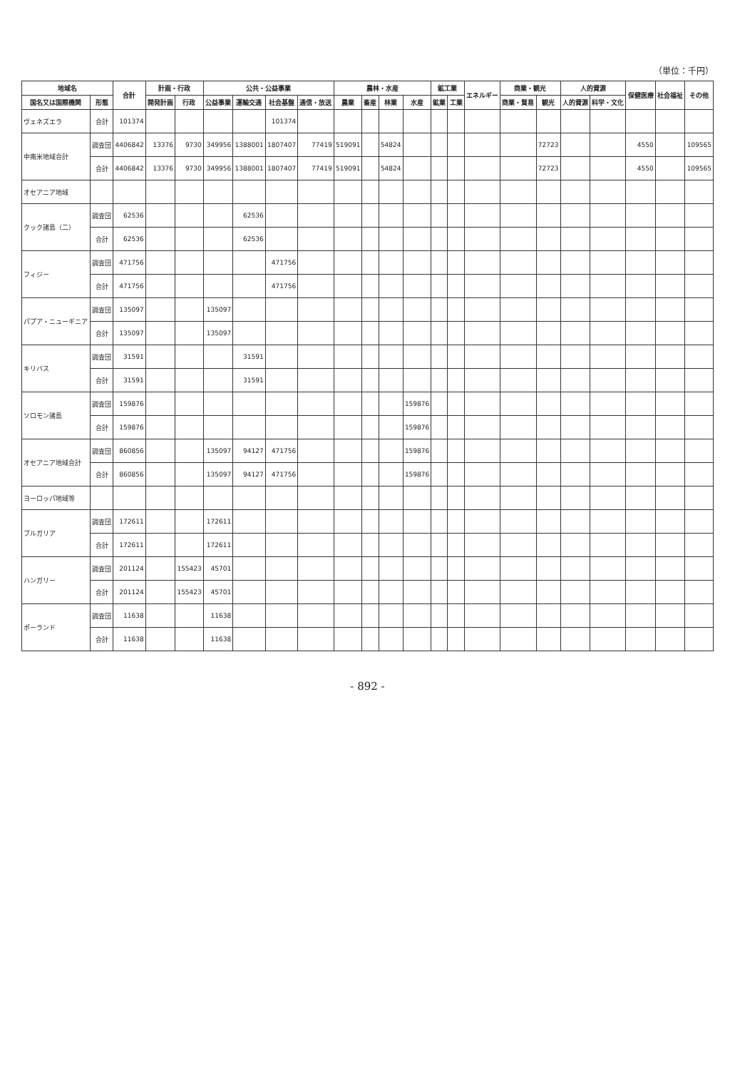（単位：千円）
| 地域名 | | 合計 | 計画・行政 | | 公共・公益事業 | | | | 農林・水産 | | | | 鉱工業 | | エネルギー | 商業・観光 | | 人的資源 | | 保健医療 | 社会福祉 | その他 |
| --- | --- | --- | --- | --- | --- | --- | --- | --- | --- | --- | --- | --- | --- | --- | --- | --- | --- | --- | --- | --- | --- | --- |
| 国名又は国際機関 | 形態 | | 開発計画 | 行政 | 公益事業 | 運輸交通 | 社会基盤 | 通信・放送 | 農業 | 畜産 | 林業 | 水産 | 鉱業 | 工業 | | 商業・貿易 | 観光 | 人的資源 | 科学・文化 | | | |
| ヴェネズエラ | 合計 | 101374 | | | | | 101374 | | | | | | | | | | | | | | | |
| 中南米地域合計 | 調査団 | 4406842 | 13376 | 9730 | 349956 | 1388001 | 1807407 | 77419 | 519091 | | 54824 | | | | | | 72723 | | | 4550 | | 109565 |
| | 合計 | 4406842 | 13376 | 9730 | 349956 | 1388001 | 1807407 | 77419 | 519091 | | 54824 | | | | | | 72723 | | | 4550 | | 109565 |
| オセアニア地域 | | | | | | | | | | | | | | | | | | | | | | |
| クック諸島（二） | 調査団 | 62536 | | | | 62536 | | | | | | | | | | | | | | | | |
| | 合計 | 62536 | | | | 62536 | | | | | | | | | | | | | | | | |
| フィジー | 調査団 | 471756 | | | | | 471756 | | | | | | | | | | | | | | | |
| | 合計 | 471756 | | | | | 471756 | | | | | | | | | | | | | | | |
| パプア・ニューギニア | 調査団 | 135097 | | | 135097 | | | | | | | | | | | | | | | | | |
| | 合計 | 135097 | | | 135097 | | | | | | | | | | | | | | | | | |
| キリバス | 調査団 | 31591 | | | | 31591 | | | | | | | | | | | | | | | | |
| | 合計 | 31591 | | | | 31591 | | | | | | | | | | | | | | | | |
| ソロモン諸島 | 調査団 | 159876 | | | | | | | | | | 159876 | | | | | | | | | | |
| | 合計 | 159876 | | | | | | | | | | 159876 | | | | | | | | | | |
| オセアニア地域合計 | 調査団 | 860856 | | | 135097 | 94127 | 471756 | | | | | 159876 | | | | | | | | | | |
| | 合計 | 860856 | | | 135097 | 94127 | 471756 | | | | | 159876 | | | | | | | | | | |
| ヨーロッパ地域等 | | | | | | | | | | | | | | | | | | | | | | |
| ブルガリア | 調査団 | 172611 | | | 172611 | | | | | | | | | | | | | | | | | |
| | 合計 | 172611 | | | 172611 | | | | | | | | | | | | | | | | | |
| ハンガリー | 調査団 | 201124 | | 155423 | 45701 | | | | | | | | | | | | | | | | | |
| | 合計 | 201124 | | 155423 | 45701 | | | | | | | | | | | | | | | | | |
| ポーランド | 調査団 | 11638 | | | 11638 | | | | | | | | | | | | | | | | | |
| | 合計 | 11638 | | | 11638 | | | | | | | | | | | | | | | | | |
- 892 -